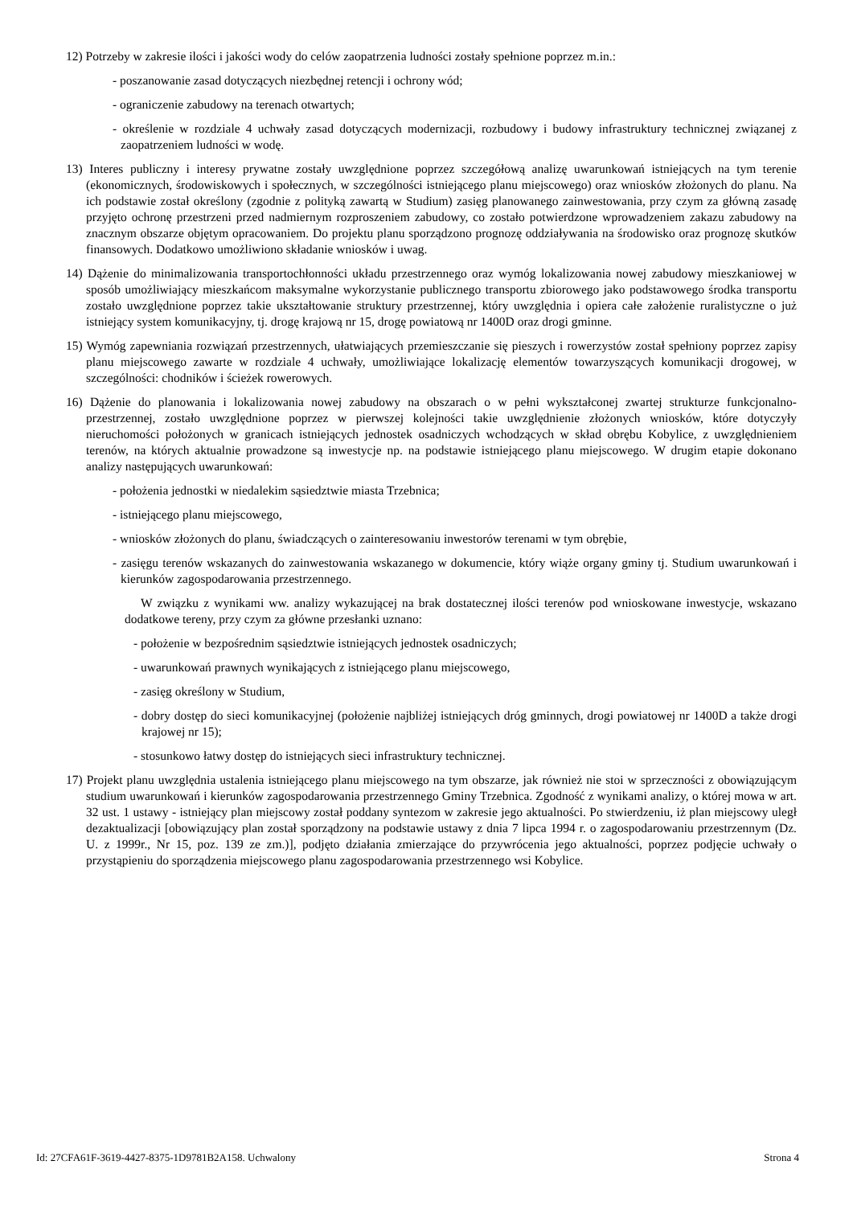12) Potrzeby w zakresie ilości i jakości wody do celów zaopatrzenia ludności zostały spełnione poprzez m.in.:
- poszanowanie zasad dotyczących niezbędnej retencji i ochrony wód;
- ograniczenie zabudowy na terenach otwartych;
- określenie w rozdziale 4 uchwały zasad dotyczących modernizacji, rozbudowy i budowy infrastruktury technicznej związanej z zaopatrzeniem ludności w wodę.
13) Interes publiczny i interesy prywatne zostały uwzględnione poprzez szczegółową analizę uwarunkowań istniejących na tym terenie (ekonomicznych, środowiskowych i społecznych, w szczególności istniejącego planu miejscowego) oraz wniosków złożonych do planu. Na ich podstawie został określony (zgodnie z polityką zawartą w Studium) zasięg planowanego zainwestowania, przy czym za główną zasadę przyjęto ochronę przestrzeni przed nadmiernym rozproszeniem zabudowy, co zostało potwierdzone wprowadzeniem zakazu zabudowy na znacznym obszarze objętym opracowaniem. Do projektu planu sporządzono prognozę oddziaływania na środowisko oraz prognozę skutków finansowych. Dodatkowo umożliwiono składanie wniosków i uwag.
14) Dążenie do minimalizowania transportochłonności układu przestrzennego oraz wymóg lokalizowania nowej zabudowy mieszkaniowej w sposób umożliwiający mieszkańcom maksymalne wykorzystanie publicznego transportu zbiorowego jako podstawowego środka transportu zostało uwzględnione poprzez takie ukształtowanie struktury przestrzennej, który uwzględnia i opiera całe założenie ruralistyczne o już istniejący system komunikacyjny, tj. drogę krajową nr 15, drogę powiatową nr 1400D oraz drogi gminne.
15) Wymóg zapewniania rozwiązań przestrzennych, ułatwiających przemieszczanie się pieszych i rowerzystów został spełniony poprzez zapisy planu miejscowego zawarte w rozdziale 4 uchwały, umożliwiające lokalizację elementów towarzyszących komunikacji drogowej, w szczególności: chodników i ścieżek rowerowych.
16) Dążenie do planowania i lokalizowania nowej zabudowy na obszarach o w pełni wykształconej zwartej strukturze funkcjonalno-przestrzennej, zostało uwzględnione poprzez w pierwszej kolejności takie uwzględnienie złożonych wniosków, które dotyczyły nieruchomości położonych w granicach istniejących jednostek osadniczych wchodzących w skład obrębu Kobylice, z uwzględnieniem terenów, na których aktualnie prowadzone są inwestycje np. na podstawie istniejącego planu miejscowego. W drugim etapie dokonano analizy następujących uwarunkowań:
- położenia jednostki w niedalekim sąsiedztwie miasta Trzebnica;
- istniejącego planu miejscowego,
- wniosków złożonych do planu, świadczących o zainteresowaniu inwestorów terenami w tym obrębie,
- zasięgu terenów wskazanych do zainwestowania wskazanego w dokumencie, który wiąże organy gminy tj. Studium uwarunkowań i kierunków zagospodarowania przestrzennego.
W związku z wynikami ww. analizy wykazującej na brak dostatecznej ilości terenów pod wnioskowane inwestycje, wskazano dodatkowe tereny, przy czym za główne przesłanki uznano:
- położenie w bezpośrednim sąsiedztwie istniejących jednostek osadniczych;
- uwarunkowań prawnych wynikających z istniejącego planu miejscowego,
- zasięg określony w Studium,
- dobry dostęp do sieci komunikacyjnej (położenie najbliżej istniejących dróg gminnych, drogi powiatowej nr 1400D a także drogi krajowej nr 15);
- stosunkowo łatwy dostęp do istniejących sieci infrastruktury technicznej.
17) Projekt planu uwzględnia ustalenia istniejącego planu miejscowego na tym obszarze, jak również nie stoi w sprzeczności z obowiązującym studium uwarunkowań i kierunków zagospodarowania przestrzennego Gminy Trzebnica. Zgodność z wynikami analizy, o której mowa w art. 32 ust. 1 ustawy - istniejący plan miejscowy został poddany syntezom w zakresie jego aktualności. Po stwierdzeniu, iż plan miejscowy uległ dezaktualizacji [obowiązujący plan został sporządzony na podstawie ustawy z dnia 7 lipca 1994 r. o zagospodarowaniu przestrzennym (Dz. U. z 1999r., Nr 15, poz. 139 ze zm.)], podjęto działania zmierzające do przywrócenia jego aktualności, poprzez podjęcie uchwały o przystąpieniu do sporządzenia miejscowego planu zagospodarowania przestrzennego wsi Kobylice.
Id: 27CFA61F-3619-4427-8375-1D9781B2A158. Uchwalony Strona 4